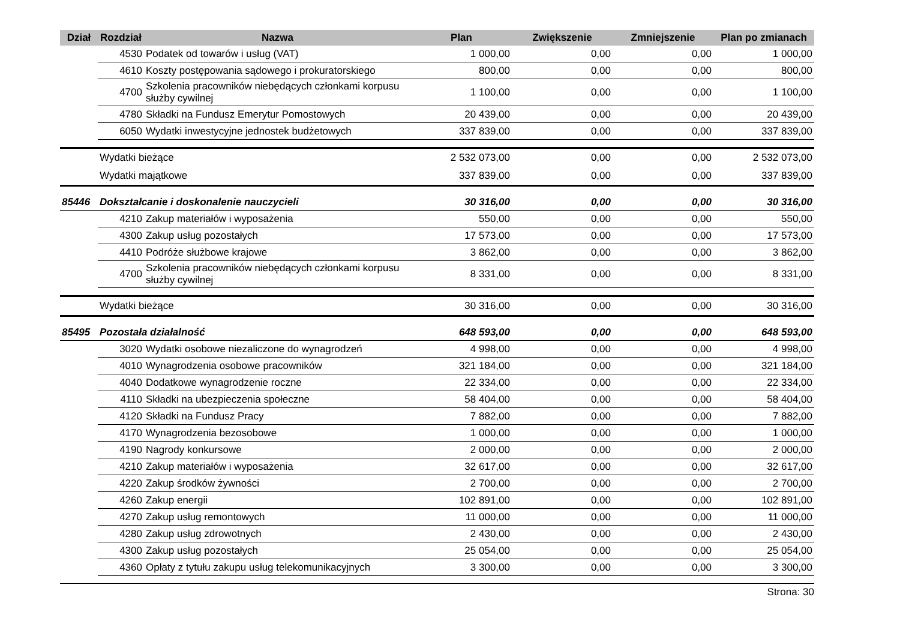| Dział | Rozdział | Nazwa | Plan | Zwiększenie | Zmniejszenie | Plan po zmianach |
| --- | --- | --- | --- | --- | --- | --- |
| | 4530 | Podatek od towarów i usług (VAT) | 1 000,00 | 0,00 | 0,00 | 1 000,00 |
| | 4610 | Koszty postępowania sądowego i prokuratorskiego | 800,00 | 0,00 | 0,00 | 800,00 |
| | 4700 | Szkolenia pracowników niebędących członkami korpusu służby cywilnej | 1 100,00 | 0,00 | 0,00 | 1 100,00 |
| | 4780 | Składki na Fundusz Emerytur Pomostowych | 20 439,00 | 0,00 | 0,00 | 20 439,00 |
| | 6050 | Wydatki inwestycyjne jednostek budżetowych | 337 839,00 | 0,00 | 0,00 | 337 839,00 |
| | Wydatki bieżące | | 2 532 073,00 | 0,00 | 0,00 | 2 532 073,00 |
| | Wydatki majątkowe | | 337 839,00 | 0,00 | 0,00 | 337 839,00 |
| 85446 | Dokształcanie i doskonalenie nauczycieli | | 30 316,00 | 0,00 | 0,00 | 30 316,00 |
| | 4210 | Zakup materiałów i wyposażenia | 550,00 | 0,00 | 0,00 | 550,00 |
| | 4300 | Zakup usług pozostałych | 17 573,00 | 0,00 | 0,00 | 17 573,00 |
| | 4410 | Podróże służbowe krajowe | 3 862,00 | 0,00 | 0,00 | 3 862,00 |
| | 4700 | Szkolenia pracowników niebędących członkami korpusu służby cywilnej | 8 331,00 | 0,00 | 0,00 | 8 331,00 |
| | Wydatki bieżące | | 30 316,00 | 0,00 | 0,00 | 30 316,00 |
| 85495 | Pozostała działalność | | 648 593,00 | 0,00 | 0,00 | 648 593,00 |
| | 3020 | Wydatki osobowe niezaliczone do wynagrodzeń | 4 998,00 | 0,00 | 0,00 | 4 998,00 |
| | 4010 | Wynagrodzenia osobowe pracowników | 321 184,00 | 0,00 | 0,00 | 321 184,00 |
| | 4040 | Dodatkowe wynagrodzenie roczne | 22 334,00 | 0,00 | 0,00 | 22 334,00 |
| | 4110 | Składki na ubezpieczenia społeczne | 58 404,00 | 0,00 | 0,00 | 58 404,00 |
| | 4120 | Składki na Fundusz Pracy | 7 882,00 | 0,00 | 0,00 | 7 882,00 |
| | 4170 | Wynagrodzenia bezosobowe | 1 000,00 | 0,00 | 0,00 | 1 000,00 |
| | 4190 | Nagrody konkursowe | 2 000,00 | 0,00 | 0,00 | 2 000,00 |
| | 4210 | Zakup materiałów i wyposażenia | 32 617,00 | 0,00 | 0,00 | 32 617,00 |
| | 4220 | Zakup środków żywności | 2 700,00 | 0,00 | 0,00 | 2 700,00 |
| | 4260 | Zakup energii | 102 891,00 | 0,00 | 0,00 | 102 891,00 |
| | 4270 | Zakup usług remontowych | 11 000,00 | 0,00 | 0,00 | 11 000,00 |
| | 4280 | Zakup usług zdrowotnych | 2 430,00 | 0,00 | 0,00 | 2 430,00 |
| | 4300 | Zakup usług pozostałych | 25 054,00 | 0,00 | 0,00 | 25 054,00 |
| | 4360 | Opłaty z tytułu zakupu usług telekomunikacyjnych | 3 300,00 | 0,00 | 0,00 | 3 300,00 |
Strona: 30